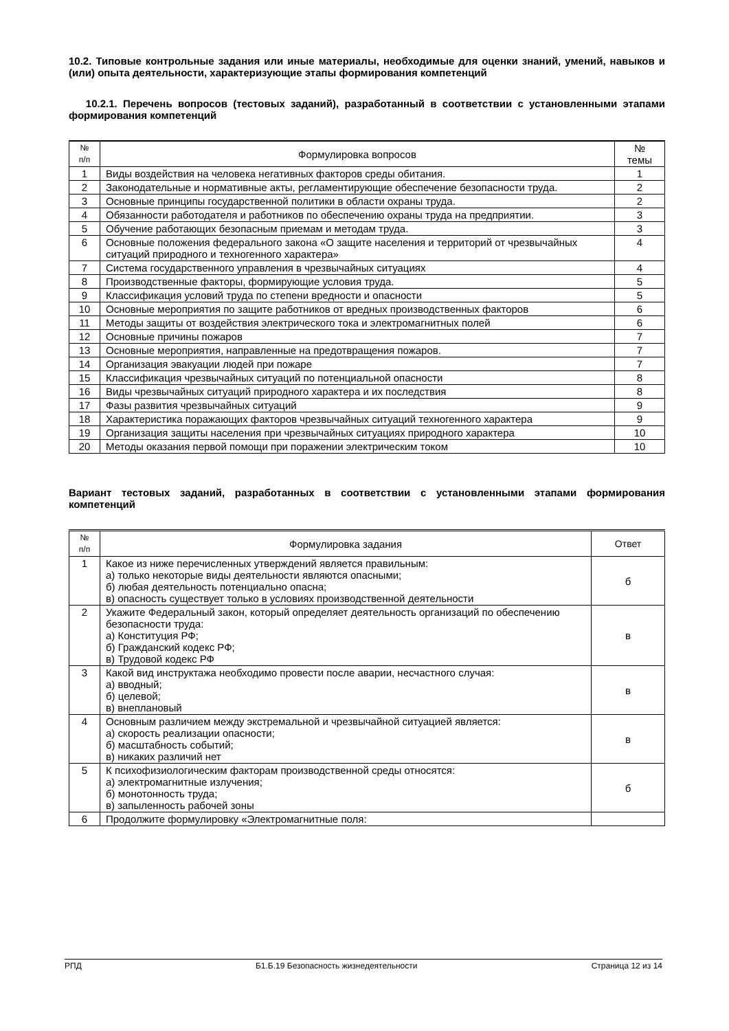10.2. Типовые контрольные задания или иные материалы, необходимые для оценки знаний, умений, навыков и (или) опыта деятельности, характеризующие этапы формирования компетенций
10.2.1. Перечень вопросов (тестовых заданий), разработанный в соответствии с установленными этапами формирования компетенций
| № п/п | Формулировка вопросов | № темы |
| --- | --- | --- |
| 1 | Виды воздействия на человека негативных факторов среды обитания. | 1 |
| 2 | Законодательные и нормативные акты, регламентирующие обеспечение безопасности труда. | 2 |
| 3 | Основные принципы государственной политики в области охраны труда. | 2 |
| 4 | Обязанности работодателя и работников по обеспечению охраны труда на предприятии. | 3 |
| 5 | Обучение работающих безопасным приемам и методам труда. | 3 |
| 6 | Основные положения федерального закона «О защите населения и территорий от чрезвычайных ситуаций природного и техногенного характера» | 4 |
| 7 | Система государственного управления в чрезвычайных ситуациях | 4 |
| 8 | Производственные факторы, формирующие условия труда. | 5 |
| 9 | Классификация условий труда по степени вредности и опасности | 5 |
| 10 | Основные мероприятия по защите работников от вредных производственных факторов | 6 |
| 11 | Методы защиты от воздействия электрического тока и электромагнитных полей | 6 |
| 12 | Основные причины пожаров | 7 |
| 13 | Основные мероприятия, направленные на предотвращения пожаров. | 7 |
| 14 | Организация эвакуации людей при пожаре | 7 |
| 15 | Классификация чрезвычайных ситуаций по потенциальной опасности | 8 |
| 16 | Виды чрезвычайных ситуаций природного характера и их последствия | 8 |
| 17 | Фазы развития чрезвычайных ситуаций | 9 |
| 18 | Характеристика поражающих факторов чрезвычайных ситуаций техногенного характера | 9 |
| 19 | Организация защиты населения при чрезвычайных ситуациях природного характера | 10 |
| 20 | Методы оказания первой помощи при поражении электрическим током | 10 |
Вариант тестовых заданий, разработанных в соответствии с установленными этапами формирования компетенций
| № п/п | Формулировка задания | Ответ |
| --- | --- | --- |
| 1 | Какое из ниже перечисленных утверждений является правильным: а) только некоторые виды деятельности являются опасными; б) любая деятельность потенциально опасна; в) опасность существует только в условиях производственной деятельности | б |
| 2 | Укажите Федеральный закон, который определяет деятельность организаций по обеспечению безопасности труда: а) Конституция РФ; б) Гражданский кодекс РФ; в) Трудовой кодекс РФ | в |
| 3 | Какой вид инструктажа необходимо провести после аварии, несчастного случая: а) вводный; б) целевой; в) внеплановый | в |
| 4 | Основным различием между экстремальной и чрезвычайной ситуацией является: а) скорость реализации опасности; б) масштабность событий; в) никаких различий нет | в |
| 5 | К психофизиологическим факторам производственной среды относятся: а) электромагнитные излучения; б) монотонность труда; в) запыленность рабочей зоны | б |
| 6 | Продолжите формулировку «Электромагнитные поля: | |
РПД Б1.Б.19 Безопасность жизнедеятельности Страница 12 из 14